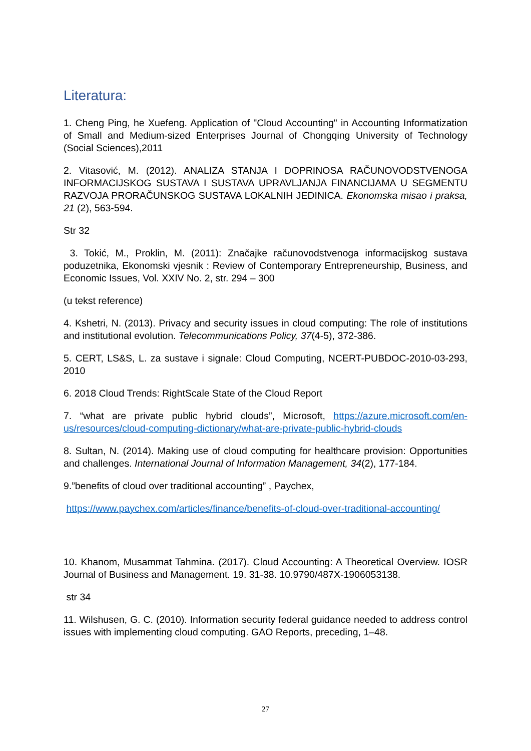Literatura:
1. Cheng Ping, he Xuefeng. Application of "Cloud Accounting" in Accounting Informatization of Small and Medium-sized Enterprises Journal of Chongqing University of Technology (Social Sciences),2011
2. Vitasović, M. (2012). ANALIZA STANJA I DOPRINOSA RAČUNOVODSTVENOGA INFORMACIJSKOG SUSTAVA I SUSTAVA UPRAVLJANJA FINANCIJAMA U SEGMENTU RAZVOJA PRORAČUNSKOG SUSTAVA LOKALNIH JEDINICA. Ekonomska misao i praksa, 21 (2), 563-594.
Str 32
3. Tokić, M., Proklin, M. (2011): Značajke računovodstvenoga informacijskog sustava poduzetnika, Ekonomski vjesnik : Review of Contemporary Entrepreneurship, Business, and Economic Issues, Vol. XXIV No. 2, str. 294 – 300
(u tekst reference)
4. Kshetri, N. (2013). Privacy and security issues in cloud computing: The role of institutions and institutional evolution. Telecommunications Policy, 37(4-5), 372-386.
5. CERT, LS&S, L. za sustave i signale: Cloud Computing, NCERT-PUBDOC-2010-03-293, 2010
6. 2018 Cloud Trends: RightScale State of the Cloud Report
7. “what are private public hybrid clouds”, Microsoft, https://azure.microsoft.com/en-us/resources/cloud-computing-dictionary/what-are-private-public-hybrid-clouds
8. Sultan, N. (2014). Making use of cloud computing for healthcare provision: Opportunities and challenges. International Journal of Information Management, 34(2), 177-184.
9.”benefits of cloud over traditional accounting” , Paychex,
https://www.paychex.com/articles/finance/benefits-of-cloud-over-traditional-accounting/
10. Khanom, Musammat Tahmina. (2017). Cloud Accounting: A Theoretical Overview. IOSR Journal of Business and Management. 19. 31-38. 10.9790/487X-1906053138.
str 34
11. Wilshusen, G. C. (2010). Information security federal guidance needed to address control issues with implementing cloud computing. GAO Reports, preceding, 1–48.
27